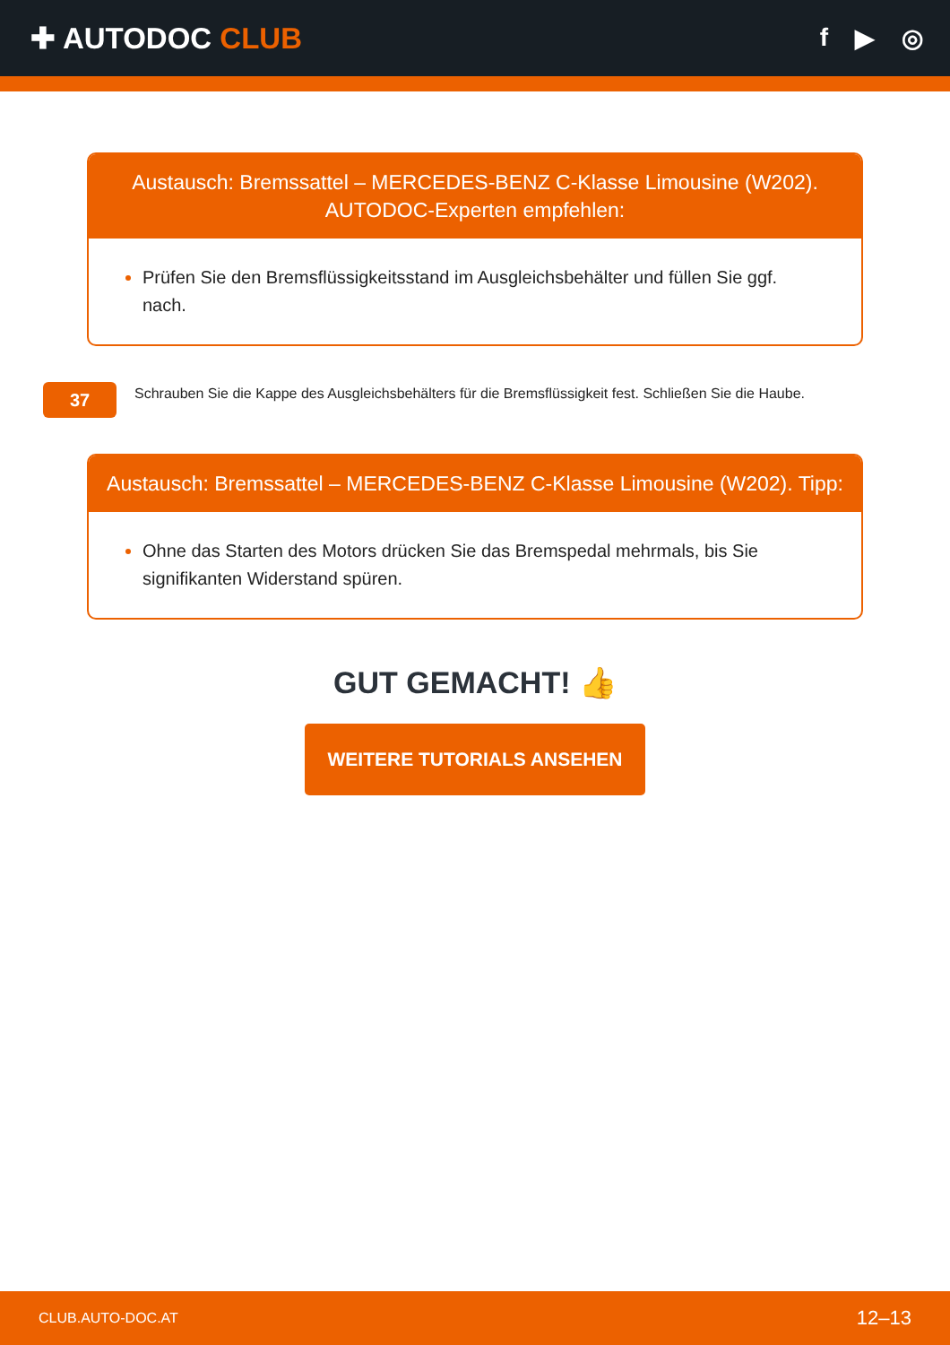✚ AUTODOC CLUB
f ▶ ◎
Austausch: Bremssattel – MERCEDES-BENZ C-Klasse Limousine (W202). AUTODOC-Experten empfehlen:
Prüfen Sie den Bremsflüssigkeitsstand im Ausgleichsbehälter und füllen Sie ggf. nach.
37
Schrauben Sie die Kappe des Ausgleichsbehälters für die Bremsflüssigkeit fest. Schließen Sie die Haube.
Austausch: Bremssattel – MERCEDES-BENZ C-Klasse Limousine (W202). Tipp:
Ohne das Starten des Motors drücken Sie das Bremspedal mehrmals, bis Sie signifikanten Widerstand spüren.
GUT GEMACHT! 👍
WEITERE TUTORIALS ANSEHEN
CLUB.AUTO-DOC.AT 12–13